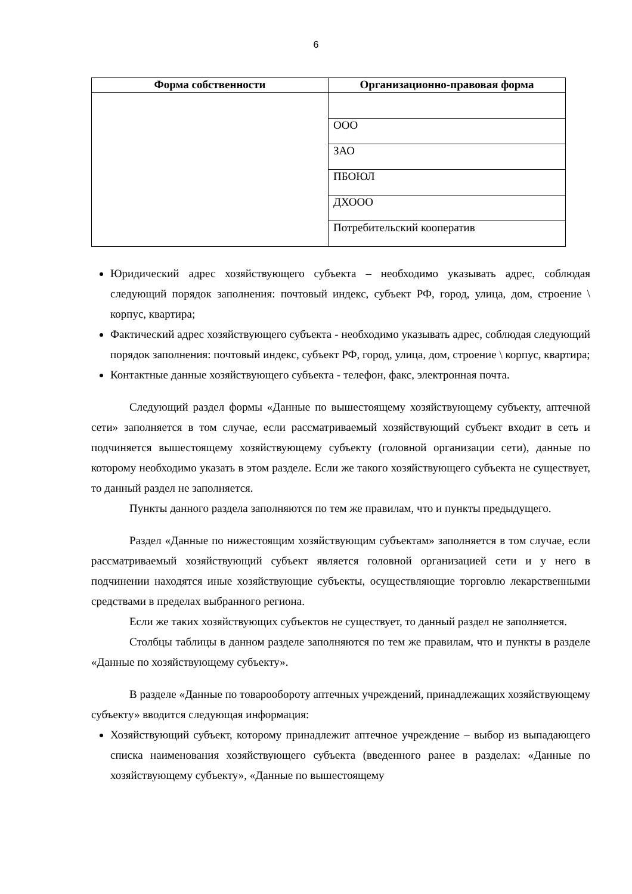6
| Форма собственности | Организационно-правовая форма |
| --- | --- |
| | ООО |
| | ЗАО |
| | ПБОЮЛ |
| | ДХООО |
| | Потребительский кооператив |
Юридический адрес хозяйствующего субъекта – необходимо указывать адрес, соблюдая следующий порядок заполнения: почтовый индекс, субъект РФ, город, улица, дом, строение \ корпус, квартира;
Фактический адрес хозяйствующего субъекта - необходимо указывать адрес, соблюдая следующий порядок заполнения: почтовый индекс, субъект РФ, город, улица, дом, строение \ корпус, квартира;
Контактные данные хозяйствующего субъекта - телефон, факс, электронная почта.
Следующий раздел формы «Данные по вышестоящему хозяйствующему субъекту, аптечной сети» заполняется в том случае, если рассматриваемый хозяйствующий субъект входит в сеть и подчиняется вышестоящему хозяйствующему субъекту (головной организации сети), данные по которому необходимо указать в этом разделе. Если же такого хозяйствующего субъекта не существует, то данный раздел не заполняется.
Пункты данного раздела заполняются по тем же правилам, что и пункты предыдущего.
Раздел «Данные по нижестоящим хозяйствующим субъектам» заполняется в том случае, если рассматриваемый хозяйствующий субъект является головной организацией сети и у него в подчинении находятся иные хозяйствующие субъекты, осуществляющие торговлю лекарственными средствами в пределах выбранного региона.
Если же таких хозяйствующих субъектов не существует, то данный раздел не заполняется.
Столбцы таблицы в данном разделе заполняются по тем же правилам, что и пункты в разделе «Данные по хозяйствующему субъекту».
В разделе «Данные по товарообороту аптечных учреждений, принадлежащих хозяйствующему субъекту» вводится следующая информация:
Хозяйствующий субъект, которому принадлежит аптечное учреждение – выбор из выпадающего списка наименования хозяйствующего субъекта (введенного ранее в разделах: «Данные по хозяйствующему субъекту», «Данные по вышестоящему